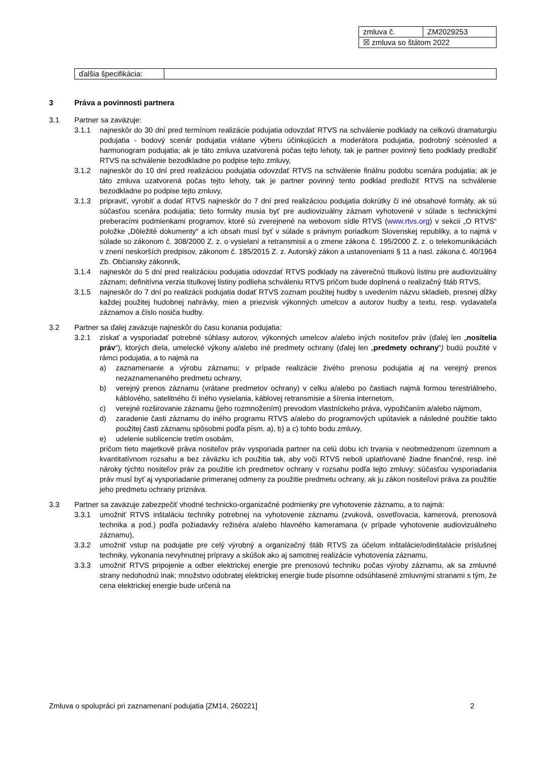| zmluva č. | ZM2029253 |
| ☒ zmluva so štátom 2022 | |
| ďalšia špecifikácia: | |
3 Práva a povinnosti partnera
3.1 Partner sa zaväzuje:
3.1.1 najneskôr do 30 dní pred termínom realizácie podujatia odovzdať RTVS na schválenie podklady na celkovú dramaturgiu podujatia - bodový scenár podujatia vrátane výberu účinkujúcich a moderátora podujatia, podrobný scénosled a harmonogram podujatia; ak je táto zmluva uzatvorená počas tejto lehoty, tak je partner povinný tieto podklady predložiť RTVS na schválenie bezodkladne po podpise tejto zmluvy,
3.1.2 najneskôr do 10 dní pred realizáciou podujatia odovzdať RTVS na schválenie finálnu podobu scenára podujatia; ak je táto zmluva uzatvorená počas tejto lehoty, tak je partner povinný tento podklad predložiť RTVS na schválenie bezodkladne po podpise tejto zmluvy,
3.1.3 pripraviť, vyrobiť a dodať RTVS najneskôr do 7 dní pred realizáciou podujatia dokrútky či iné obsahové formáty, ak sú súčasťou scenára podujatia; tieto formáty musia byť pre audiovizuálny záznam vyhotovené v súlade s technickými preberacími podmienkami programov, ktoré sú zverejnené na webovom sídle RTVS (www.rtvs.org) v sekcii „O RTVS“ položke „Dôležité dokumenty“ a ich obsah musí byť v súlade s právnym poriadkom Slovenskej republiky, a to najmä v súlade so zákonom č. 308/2000 Z. z. o vysielaní a retransmisii a o zmene zákona č. 195/2000 Z. z. o telekomunikáciách v znení neskorších predpisov, zákonom č. 185/2015 Z. z. Autorský zákon a ustanoveniami § 11 a nasl. zákona č. 40/1964 Zb. Občiansky zákonník,
3.1.4 najneskôr do 5 dní pred realizáciou podujatia odovzdať RTVS podklady na záverečnú titulkovú listinu pre audiovizuálny záznam; definitívna verzia titulkovej listiny podlieha schváleniu RTVS pričom bude doplnená o realizačný štáb RTVS,
3.1.5 najneskôr do 7 dní po realizácii podujatia dodať RTVS zoznam použitej hudby s uvedením názvu skladieb, presnej dĺžky každej použitej hudobnej nahrávky, mien a priezvisk výkonných umelcov a autorov hudby a textu, resp. vydavateľa záznamov a číslo nosiča hudby.
3.2 Partner sa ďalej zaväzuje najneskôr do času konania podujatia:
3.2.1 získať a vysporiadať potrebné súhlasy autorov, výkonných umelcov a/alebo iných nositeľov práv (ďalej len „nositelia práv“), ktorých diela, umelecké výkony a/alebo iné predmety ochrany (ďalej len „predmety ochrany“) budú použité v rámci podujatia, a to najmä na
a) zaznamenanie a výrobu záznamu; v prípade realizácie živého prenosu podujatia aj na verejný prenos nezaznamenaného predmetu ochrany,
b) verejný prenos záznamu (vrátane predmetov ochrany) v celku a/alebo po častiach najmä formou terestriálneho, káblového, satelitného či iného vysielania, káblovej retransmisie a šírenia internetom,
c) verejné rozširovanie záznamu (jeho rozmnožením) prevodom vlastníckeho práva, vypožičaním a/alebo nájmom,
d) zaradenie časti záznamu do iného programu RTVS a/alebo do programových upútaviek a následné použitie takto použitej časti záznamu spôsobmi podľa písm. a), b) a c) tohto bodu zmluvy,
e) udelenie sublicencie tretím osobám,
pričom tieto majetkové práva nositeľov práv vysporiada partner na celú dobu ich trvania v neobmedzenom územnom a kvantitatívnom rozsahu a bez záväzku ich použitia tak, aby voči RTVS neboli uplatňované žiadne finančné, resp. iné nároky týchto nositeľov práv za použitie ich predmetov ochrany v rozsahu podľa tejto zmluvy; súčasťou vysporiadania práv musí byť aj vysporiadanie primeranej odmeny za použitie predmetu ochrany, ak ju zákon nositeľovi práva za použitie jeho predmetu ochrany priznáva.
3.3 Partner sa zaväzuje zabezpečiť vhodné technicko-organizačné podmienky pre vyhotovenie záznamu, a to najmä:
3.3.1 umožniť RTVS inštaláciu techniky potrebnej na vyhotovenie záznamu (zvuková, osvetľovacia, kamerová, prenosová technika a pod.) podľa požiadavky režiséra a/alebo hlavného kameramana (v prípade vyhotovenie audiovizuálneho záznamu),
3.3.2 umožniť vstup na podujatie pre celý výrobný a organizačný štáb RTVS za účelom inštalácie/odinštalácie príslušnej techniky, vykonania nevyhnutnej prípravy a skúšok ako aj samotnej realizácie vyhotovenia záznamu,
3.3.3 umožniť RTVS pripojenie a odber elektrickej energie pre prenosovú techniku počas výroby záznamu, ak sa zmluvné strany nedohodnú inak; množstvo odobratej elektrickej energie bude písomne odsúhlasené zmluvnými stranami s tým, že cena elektrickej energie bude určená na
Zmluva o spolupráci pri zaznamenaní podujatia [ZM14, 260221] 2